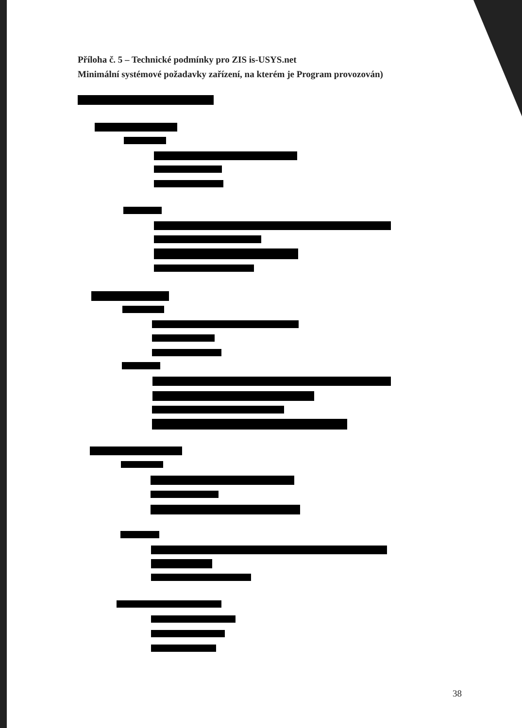Příloha č. 5 – Technické podmínky pro ZIS is-USYS.net
Minimální systémové požadavky zařízení, na kterém je Program provozován)
38